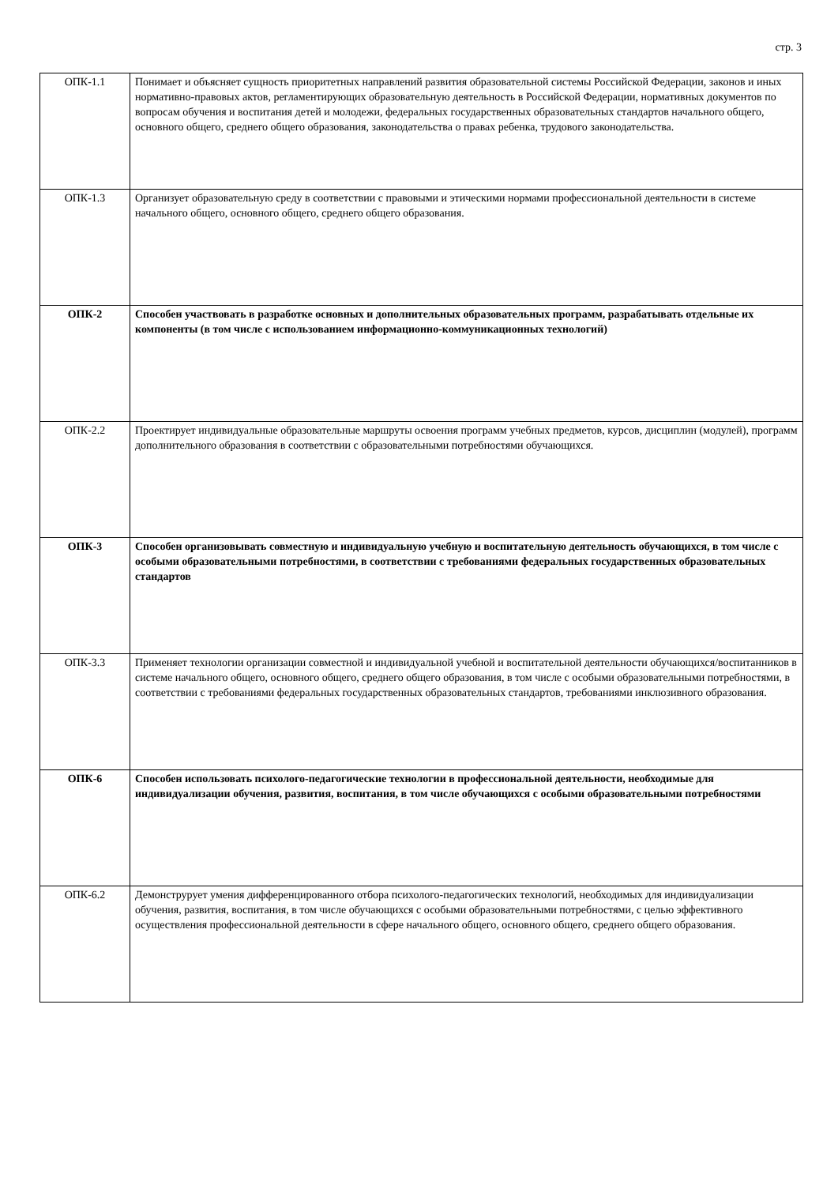стр. 3
| ОПК-1.1 | Понимает и объясняет сущность приоритетных направлений развития образовательной системы Российской Федерации, законов и иных нормативно-правовых актов, регламентирующих образовательную деятельность в Российской Федерации, нормативных документов по вопросам обучения и воспитания детей и молодежи, федеральных государственных образовательных стандартов начального общего, основного общего, среднего общего образования, законодательства о правах ребенка, трудового законодательства. |
| ОПК-1.3 | Организует образовательную среду в соответствии с правовыми и этическими нормами профессиональной деятельности в системе начального общего, основного общего, среднего общего образования. |
| ОПК-2 | Способен участвовать в разработке основных и дополнительных образовательных программ, разрабатывать отдельные их компоненты (в том числе с использованием информационно-коммуникационных технологий) |
| ОПК-2.2 | Проектирует индивидуальные образовательные маршруты освоения программ учебных предметов, курсов, дисциплин (модулей), программ дополнительного образования в соответствии с образовательными потребностями обучающихся. |
| ОПК-3 | Способен организовывать совместную и индивидуальную учебную и воспитательную деятельность обучающихся, в том числе с особыми образовательными потребностями, в соответствии с требованиями федеральных государственных образовательных стандартов |
| ОПК-3.3 | Применяет технологии организации совместной и индивидуальной учебной и воспитательной деятельности обучающихся/воспитанников в системе начального общего, основного общего, среднего общего образования, в том числе с особыми образовательными потребностями, в соответствии с требованиями федеральных государственных образовательных стандартов, требованиями инклюзивного образования. |
| ОПК-6 | Способен использовать психолого-педагогические технологии в профессиональной деятельности, необходимые для индивидуализации обучения, развития, воспитания, в том числе обучающихся с особыми образовательными потребностями |
| ОПК-6.2 | Демонструрует умения дифференцированного отбора психолого-педагогических технологий, необходимых для индивидуализации обучения, развития, воспитания, в том числе обучающихся с особыми образовательными потребностями, с целью эффективного осуществления профессиональной деятельности в сфере начального общего, основного общего, среднего общего образования. |